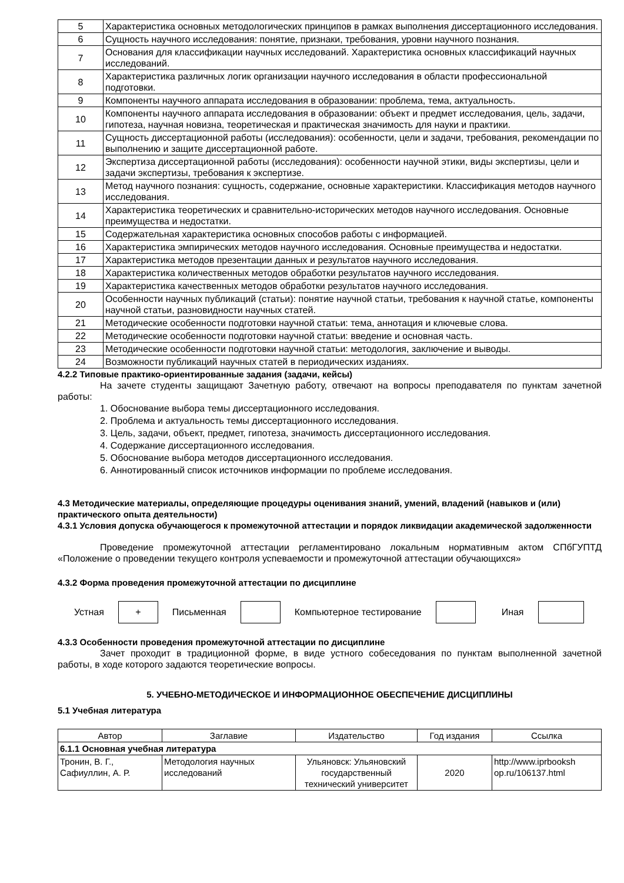| 5 | Характеристика основных методологических принципов в рамках выполнения диссертационного исследования. |
| 6 | Сущность научного исследования: понятие, признаки, требования, уровни научного познания. |
| 7 | Основания для классификации научных исследований. Характеристика основных классификаций научных исследований. |
| 8 | Характеристика различных логик организации научного исследования в области профессиональной подготовки. |
| 9 | Компоненты научного аппарата исследования в образовании: проблема, тема, актуальность. |
| 10 | Компоненты научного аппарата исследования в образовании: объект и предмет исследования, цель, задачи, гипотеза, научная новизна, теоретическая и практическая значимость для науки и практики. |
| 11 | Сущность диссертационной работы (исследования): особенности, цели и задачи, требования, рекомендации по выполнению и защите диссертационной работе. |
| 12 | Экспертиза диссертационной работы (исследования): особенности научной этики, виды экспертизы, цели и задачи экспертизы, требования к экспертизе. |
| 13 | Метод научного познания: сущность, содержание, основные характеристики. Классификация методов научного исследования. |
| 14 | Характеристика теоретических и сравнительно-исторических методов научного исследования. Основные преимущества и недостатки. |
| 15 | Содержательная характеристика основных способов работы с информацией. |
| 16 | Характеристика эмпирических методов научного исследования. Основные преимущества и недостатки. |
| 17 | Характеристика методов презентации данных и результатов научного исследования. |
| 18 | Характеристика количественных методов обработки результатов научного исследования. |
| 19 | Характеристика качественных методов обработки результатов научного исследования. |
| 20 | Особенности научных публикаций (статьи): понятие научной статьи, требования к научной статье, компоненты научной статьи, разновидности научных статей. |
| 21 | Методические особенности подготовки научной статьи: тема, аннотация и ключевые слова. |
| 22 | Методические особенности подготовки научной статьи: введение и основная часть. |
| 23 | Методические особенности подготовки научной статьи: методология, заключение и выводы. |
| 24 | Возможности публикаций научных статей в периодических изданиях. |
4.2.2 Типовые практико-ориентированные задания (задачи, кейсы)
На зачете студенты защищают Зачетную работу, отвечают на вопросы преподавателя по пунктам зачетной работы:
1. Обоснование выбора темы диссертационного исследования.
2. Проблема и актуальность темы диссертационного исследования.
3. Цель, задачи, объект, предмет, гипотеза, значимость диссертационного исследования.
4. Содержание диссертационного исследования.
5. Обоснование выбора методов диссертационного исследования.
6. Аннотированный список источников информации по проблеме исследования.
4.3 Методические материалы, определяющие процедуры оценивания знаний, умений, владений (навыков и (или) практического опыта деятельности)
4.3.1 Условия допуска обучающегося к промежуточной аттестации и порядок ликвидации академической задолженности
Проведение промежуточной аттестации регламентировано локальным нормативным актом СПбГУПТД «Положение о проведении текущего контроля успеваемости и промежуточной аттестации обучающихся»
4.3.2 Форма проведения промежуточной аттестации по дисциплине
Устная + Письменная Компьютерное тестирование Иная
4.3.3 Особенности проведения промежуточной аттестации по дисциплине
Зачет проходит в традиционной форме, в виде устного собеседования по пунктам выполненной зачетной работы, в ходе которого задаются теоретические вопросы.
5. УЧЕБНО-МЕТОДИЧЕСКОЕ И ИНФОРМАЦИОННОЕ ОБЕСПЕЧЕНИЕ ДИСЦИПЛИНЫ
5.1 Учебная литература
| Автор | Заглавие | Издательство | Год издания | Ссылка |
| --- | --- | --- | --- | --- |
| 6.1.1 Основная учебная литература | | | | |
| Тронин, В. Г., Сафиуллин, А. Р. | Методология научных исследований | Ульяновск: Ульяновский государственный технический университет | 2020 | http://www.iprbooksh op.ru/106137.html |